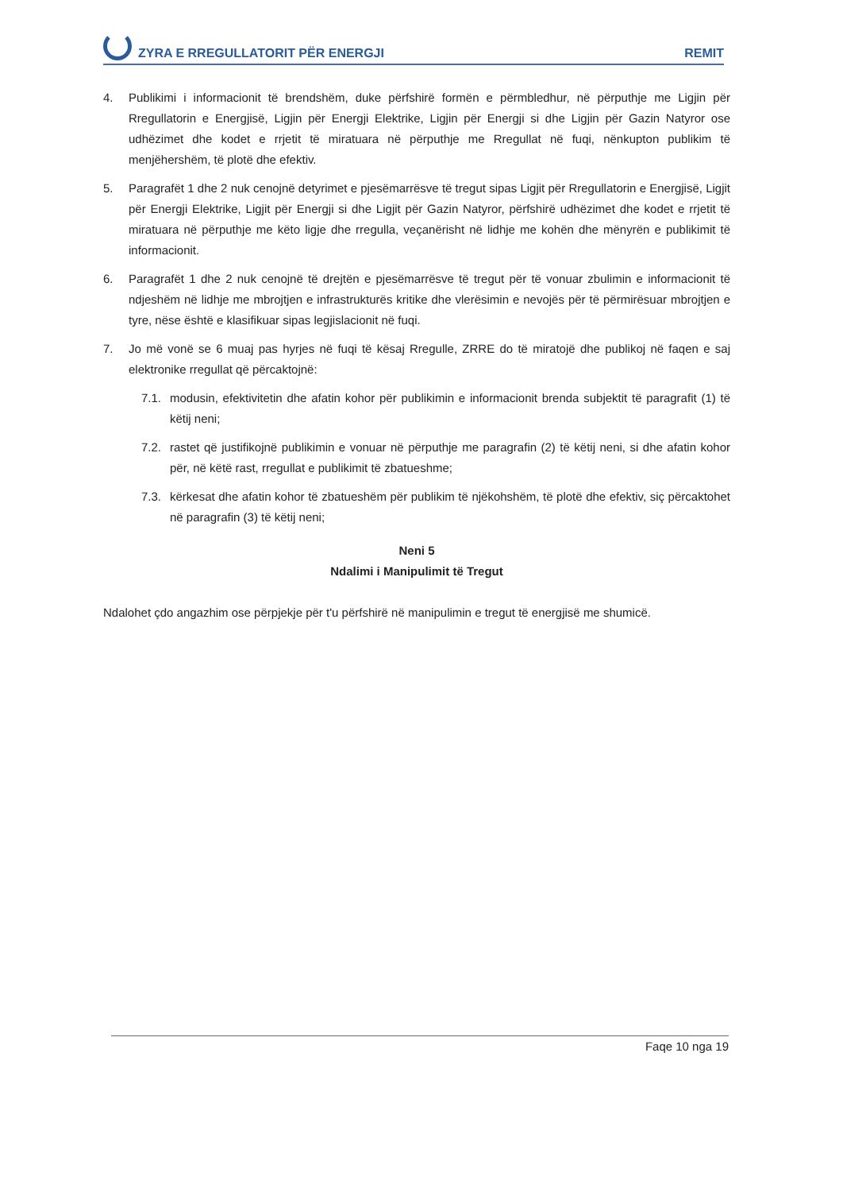ZYRA E RREGULLATORIT PËR ENERGJI REMIT
4. Publikimi i informacionit të brendshëm, duke përfshirë formën e përmbledhur, në përputhje me Ligjin për Rregullatorin e Energjisë, Ligjin për Energji Elektrike, Ligjin për Energji si dhe Ligjin për Gazin Natyror ose udhëzimet dhe kodet e rrjetit të miratuara në përputhje me Rregullat në fuqi, nënkupton publikim të menjëhershëm, të plotë dhe efektiv.
5. Paragrafët 1 dhe 2 nuk cenojnë detyrimet e pjesëmarrësve të tregut sipas Ligjit për Rregullatorin e Energjisë, Ligjit për Energji Elektrike, Ligjit për Energji si dhe Ligjit për Gazin Natyror, përfshirë udhëzimet dhe kodet e rrjetit të miratuara në përputhje me këto ligje dhe rregulla, veçanërisht në lidhje me kohën dhe mënyrën e publikimit të informacionit.
6. Paragrafët 1 dhe 2 nuk cenojnë të drejtën e pjesëmarrësve të tregut për të vonuar zbulimin e informacionit të ndjeshëm në lidhje me mbrojtjen e infrastrukturës kritike dhe vlerësimin e nevojës për të përmirësuar mbrojtjen e tyre, nëse është e klasifikuar sipas legjislacionit në fuqi.
7. Jo më vonë se 6 muaj pas hyrjes në fuqi të kësaj Rregulle, ZRRE do të miratojë dhe publikoj në faqen e saj elektronike rregullat që përcaktojnë:
7.1. modusin, efektivitetin dhe afatin kohor për publikimin e informacionit brenda subjektit të paragrafit (1) të këtij neni;
7.2. rastet që justifikojnë publikimin e vonuar në përputhje me paragrafin (2) të këtij neni, si dhe afatin kohor për, në këtë rast, rregullat e publikimit të zbatueshme;
7.3. kërkesat dhe afatin kohor të zbatueshëm për publikim të njëkohshëm, të plotë dhe efektiv, siç përcaktohet në paragrafin (3) të këtij neni;
Neni 5
Ndalimi i Manipulimit të Tregut
Ndalohet çdo angazhim ose përpjekje për t'u përfshirë në manipulimin e tregut të energjisë me shumicë.
Faqe 10 nga 19